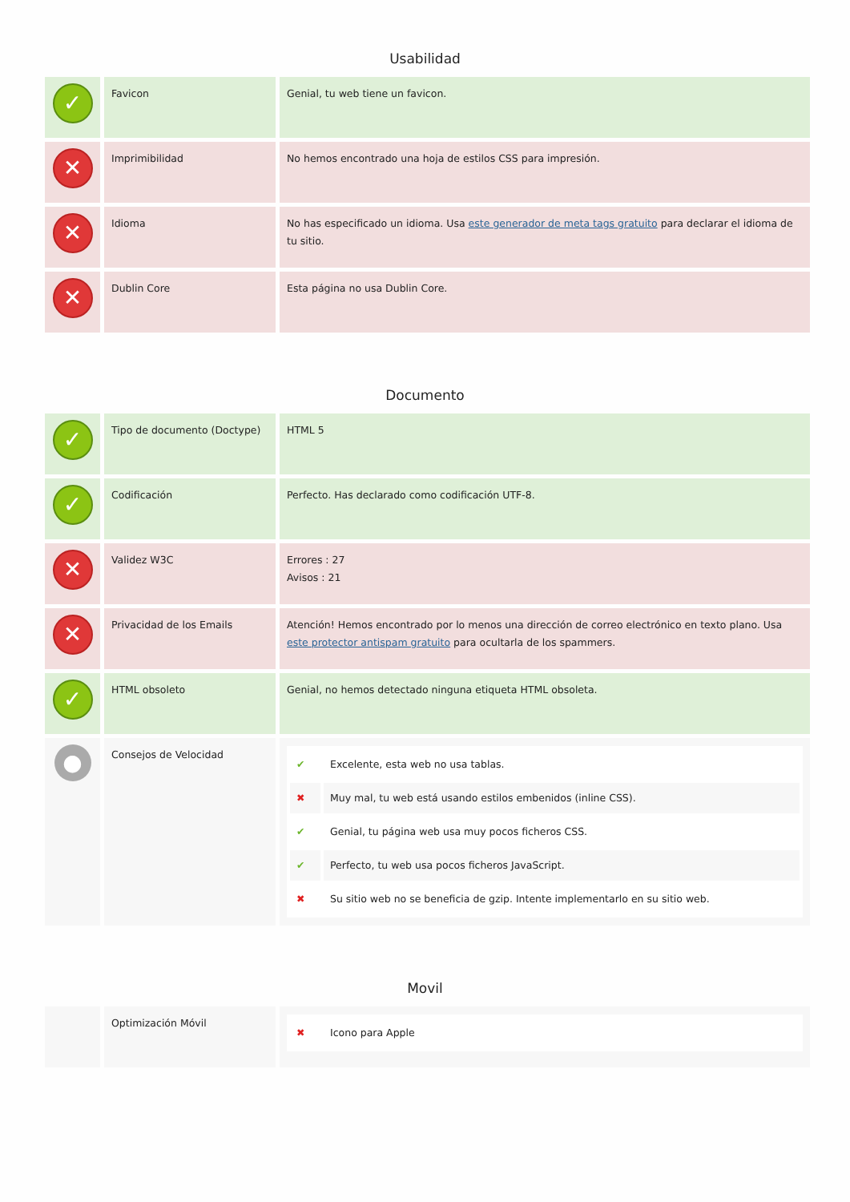Usabilidad
| ✓ | Favicon | Genial, tu web tiene un favicon. |
| ✕ | Imprimibilidad | No hemos encontrado una hoja de estilos CSS para impresión. |
| ✕ | Idioma | No has especificado un idioma. Usa este generador de meta tags gratuito para declarar el idioma de tu sitio. |
| ✕ | Dublin Core | Esta página no usa Dublin Core. |
Documento
| ✓ | Tipo de documento (Doctype) | HTML 5 |
| ✓ | Codificación | Perfecto. Has declarado como codificación UTF-8. |
| ✕ | Validez W3C | Errores : 27 Avisos : 21 |
| ✕ | Privacidad de los Emails | Atención! Hemos encontrado por lo menos una dirección de correo electrónico en texto plano. Usa este protector antispam gratuito para ocultarla de los spammers. |
| ✓ | HTML obsoleto | Genial, no hemos detectado ninguna etiqueta HTML obsoleta. |
| ● | Consejos de Velocidad | / ✔ / Excelente, esta web no usa tablas. / / ✖ / Muy mal, tu web está usando estilos embenidos (inline CSS). / / ✔ / Genial, tu página web usa muy pocos ficheros CSS. / / ✔ / Perfecto, tu web usa pocos ficheros JavaScript. / / ✖ / Su sitio web no se beneficia de gzip. Intente implementarlo en su sitio web. / |
Movil
| | Optimización Móvil | / ✖ / Icono para Apple / |